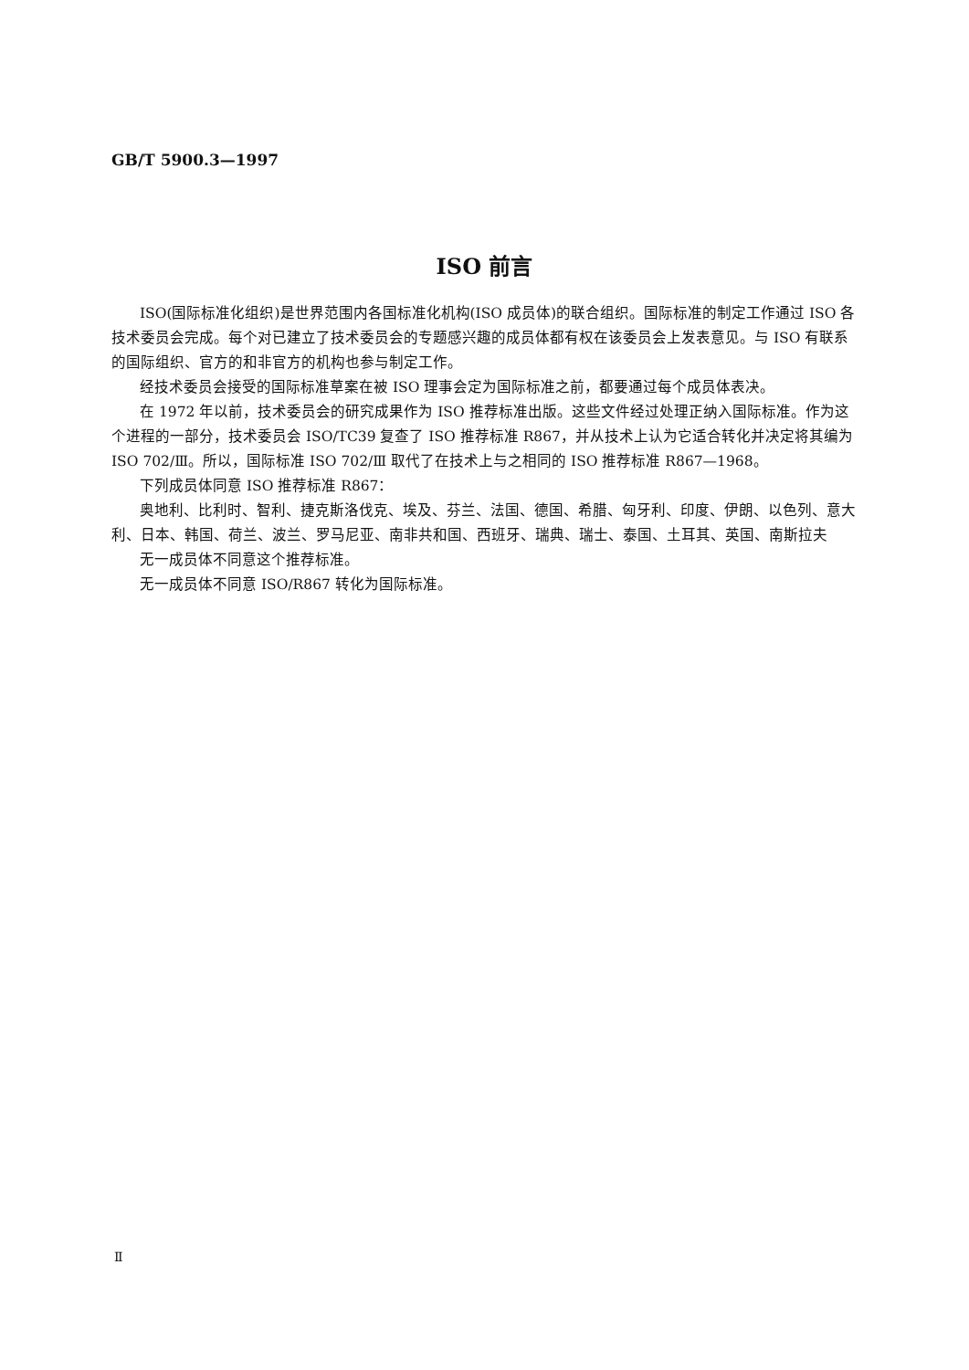GB/T 5900.3—1997
ISO 前言
ISO(国际标准化组织)是世界范围内各国标准化机构(ISO 成员体)的联合组织。国际标准的制定工作通过 ISO 各技术委员会完成。每个对已建立了技术委员会的专题感兴趣的成员体都有权在该委员会上发表意见。与 ISO 有联系的国际组织、官方的和非官方的机构也参与制定工作。
经技术委员会接受的国际标准草案在被 ISO 理事会定为国际标准之前，都要通过每个成员体表决。
在 1972 年以前，技术委员会的研究成果作为 ISO 推荐标准出版。这些文件经过处理正纳入国际标准。作为这个进程的一部分，技术委员会 ISO/TC39 复查了 ISO 推荐标准 R867，并从技术上认为它适合转化并决定将其编为 ISO 702/Ⅲ。所以，国际标准 ISO 702/Ⅲ 取代了在技术上与之相同的 ISO 推荐标准 R867—1968。
下列成员体同意 ISO 推荐标准 R867：
奥地利、比利时、智利、捷克斯洛伐克、埃及、芬兰、法国、德国、希腊、匈牙利、印度、伊朗、以色列、意大利、日本、韩国、荷兰、波兰、罗马尼亚、南非共和国、西班牙、瑞典、瑞士、泰国、土耳其、英国、南斯拉夫
无一成员体不同意这个推荐标准。
无一成员体不同意 ISO/R867 转化为国际标准。
Ⅱ